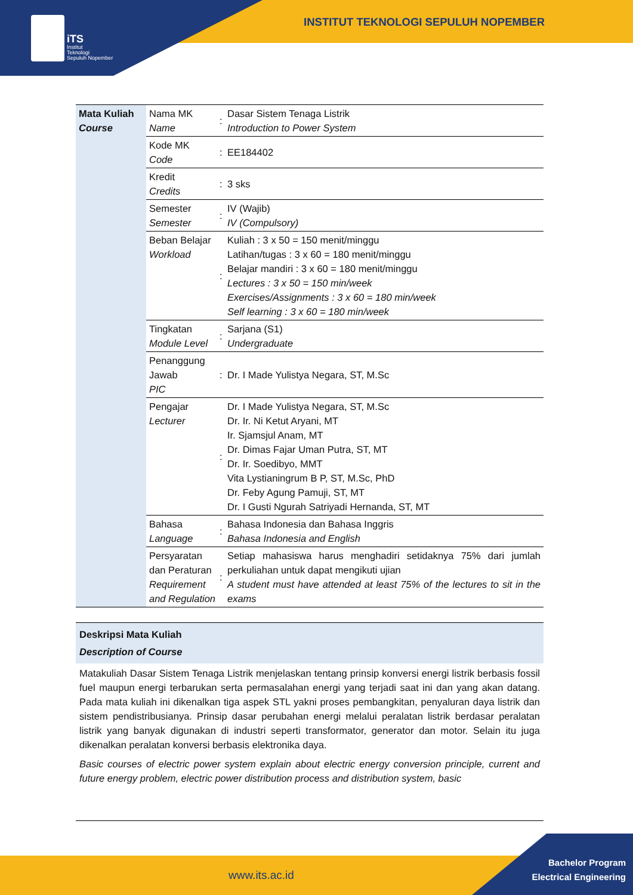iTS
Institut
Teknologi
Sepuluh Nopember
INSTITUT TEKNOLOGI SEPULUH NOPEMBER
| Mata Kuliah Course | Nama MK Name | : | Dasar Sistem Tenaga Listrik Introduction to Power System |
| | Kode MK Code | : | EE184402 |
| | Kredit Credits | : | 3 sks |
| | Semester Semester | : | IV (Wajib) IV (Compulsory) |
| | Beban Belajar Workload | : | Kuliah : 3 x 50 = 150 menit/minggu Latihan/tugas : 3 x 60 = 180 menit/minggu Belajar mandiri : 3 x 60 = 180 menit/minggu Lectures : 3 x 50 = 150 min/week Exercises/Assignments : 3 x 60 = 180 min/week Self learning : 3 x 60 = 180 min/week |
| | Tingkatan Module Level | : | Sarjana (S1) Undergraduate |
| | Penanggung Jawab PIC | : | Dr. I Made Yulistya Negara, ST, M.Sc |
| | Pengajar Lecturer | : | Dr. I Made Yulistya Negara, ST, M.Sc Dr. Ir. Ni Ketut Aryani, MT Ir. Sjamsjul Anam, MT Dr. Dimas Fajar Uman Putra, ST, MT Dr. Ir. Soedibyo, MMT Vita Lystianingrum B P, ST, M.Sc, PhD Dr. Feby Agung Pamuji, ST, MT Dr. I Gusti Ngurah Satriyadi Hernanda, ST, MT |
| | Bahasa Language | : | Bahasa Indonesia dan Bahasa Inggris Bahasa Indonesia and English |
| | Persyaratan dan Peraturan Requirement and Regulation | : | Setiap mahasiswa harus menghadiri setidaknya 75% dari jumlah perkuliahan untuk dapat mengikuti ujian A student must have attended at least 75% of the lectures to sit in the exams |
Deskripsi Mata Kuliah
Description of Course
Matakuliah Dasar Sistem Tenaga Listrik menjelaskan tentang prinsip konversi energi listrik berbasis fossil fuel maupun energi terbarukan serta permasalahan energi yang terjadi saat ini dan yang akan datang. Pada mata kuliah ini dikenalkan tiga aspek STL yakni proses pembangkitan, penyaluran daya listrik dan sistem pendistribusianya. Prinsip dasar perubahan energi melalui peralatan listrik berdasar peralatan listrik yang banyak digunakan di industri seperti transformator, generator dan motor. Selain itu juga dikenalkan peralatan konversi berbasis elektronika daya.
Basic courses of electric power system explain about electric energy conversion principle, current and future energy problem, electric power distribution process and distribution system, basic
www.its.ac.id
Bachelor Program
Electrical Engineering